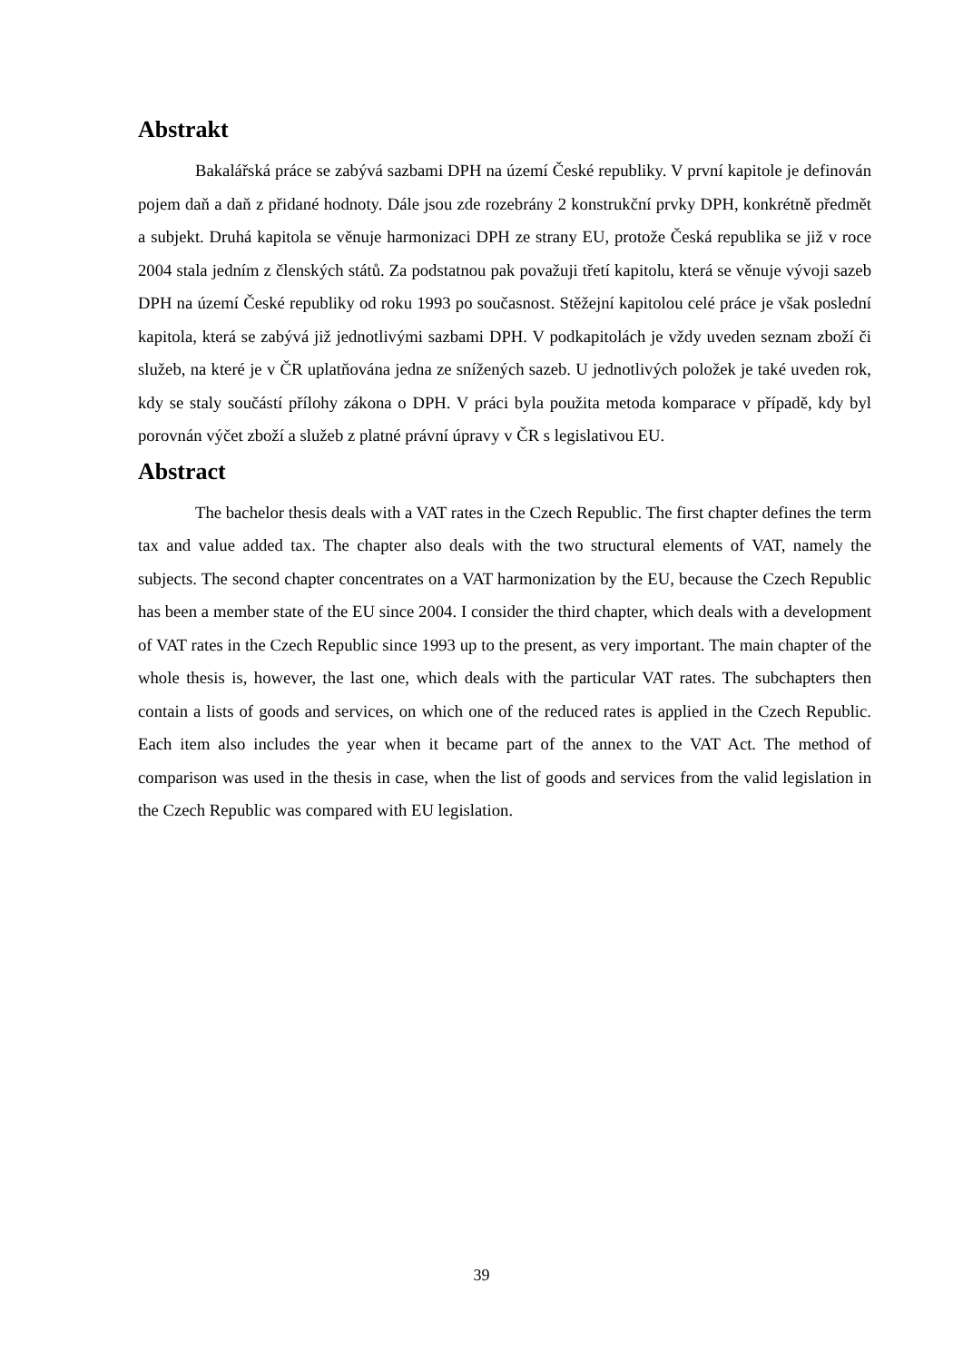Abstrakt
Bakalářská práce se zabývá sazbami DPH na území České republiky. V první kapitole je definován pojem daň a daň z přidané hodnoty. Dále jsou zde rozebrány 2 konstrukční prvky DPH, konkrétně předmět a subjekt. Druhá kapitola se věnuje harmonizaci DPH ze strany EU, protože Česká republika se již v roce 2004 stala jedním z členských států. Za podstatnou pak považuji třetí kapitolu, která se věnuje vývoji sazeb DPH na území České republiky od roku 1993 po současnost. Stěžejní kapitolou celé práce je však poslední kapitola, která se zabývá již jednotlivými sazbami DPH. V podkapitolách je vždy uveden seznam zboží či služeb, na které je v ČR uplatňována jedna ze snížených sazeb. U jednotlivých položek je také uveden rok, kdy se staly součástí přílohy zákona o DPH. V práci byla použita metoda komparace v případě, kdy byl porovnán výčet zboží a služeb z platné právní úpravy v ČR s legislativou EU.
Abstract
The bachelor thesis deals with a VAT rates in the Czech Republic. The first chapter defines the term tax and value added tax. The chapter also deals with the two structural elements of VAT, namely the subjects. The second chapter concentrates on a VAT harmonization by the EU, because the Czech Republic has been a member state of the EU since 2004. I consider the third chapter, which deals with a development of VAT rates in the Czech Republic since 1993 up to the present, as very important. The main chapter of the whole thesis is, however, the last one, which deals with the particular VAT rates. The subchapters then contain a lists of goods and services, on which one of the reduced rates is applied in the Czech Republic. Each item also includes the year when it became part of the annex to the VAT Act. The method of comparison was used in the thesis in case, when the list of goods and services from the valid legislation in the Czech Republic was compared with EU legislation.
39